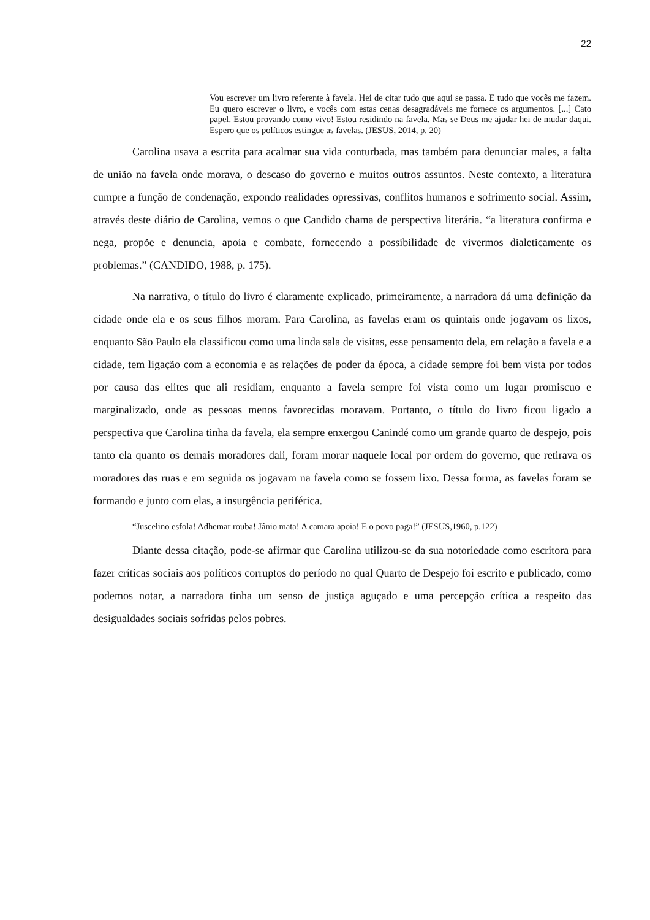22
Vou escrever um livro referente à favela. Hei de citar tudo que aqui se passa. E tudo que vocês me fazem. Eu quero escrever o livro, e vocês com estas cenas desagradáveis me fornece os argumentos. [...] Cato papel. Estou provando como vivo! Estou residindo na favela. Mas se Deus me ajudar hei de mudar daqui. Espero que os políticos estingue as favelas. (JESUS, 2014, p. 20)
Carolina usava a escrita para acalmar sua vida conturbada, mas também para denunciar males, a falta de união na favela onde morava, o descaso do governo e muitos outros assuntos. Neste contexto, a literatura cumpre a função de condenação, expondo realidades opressivas, conflitos humanos e sofrimento social. Assim, através deste diário de Carolina, vemos o que Candido chama de perspectiva literária. “a literatura confirma e nega, propõe e denuncia, apoia e combate, fornecendo a possibilidade de vivermos dialeticamente os problemas.” (CANDIDO, 1988, p. 175).
Na narrativa, o título do livro é claramente explicado, primeiramente, a narradora dá uma definição da cidade onde ela e os seus filhos moram. Para Carolina, as favelas eram os quintais onde jogavam os lixos, enquanto São Paulo ela classificou como uma linda sala de visitas, esse pensamento dela, em relação a favela e a cidade, tem ligação com a economia e as relações de poder da época, a cidade sempre foi bem vista por todos por causa das elites que ali residiam, enquanto a favela sempre foi vista como um lugar promiscuo e marginalizado, onde as pessoas menos favorecidas moravam. Portanto, o título do livro ficou ligado a perspectiva que Carolina tinha da favela, ela sempre enxergou Canindé como um grande quarto de despejo, pois tanto ela quanto os demais moradores dali, foram morar naquele local por ordem do governo, que retirava os moradores das ruas e em seguida os jogavam na favela como se fossem lixo. Dessa forma, as favelas foram se formando e junto com elas, a insurgência periférica.
“Juscelino esfola! Adhemar rouba! Jânio mata! A camara apoia! E o povo paga!” (JESUS,1960, p.122)
Diante dessa citação, pode-se afirmar que Carolina utilizou-se da sua notoriedade como escritora para fazer críticas sociais aos políticos corruptos do período no qual Quarto de Despejo foi escrito e publicado, como podemos notar, a narradora tinha um senso de justiça aguçado e uma percepção crítica a respeito das desigualdades sociais sofridas pelos pobres.